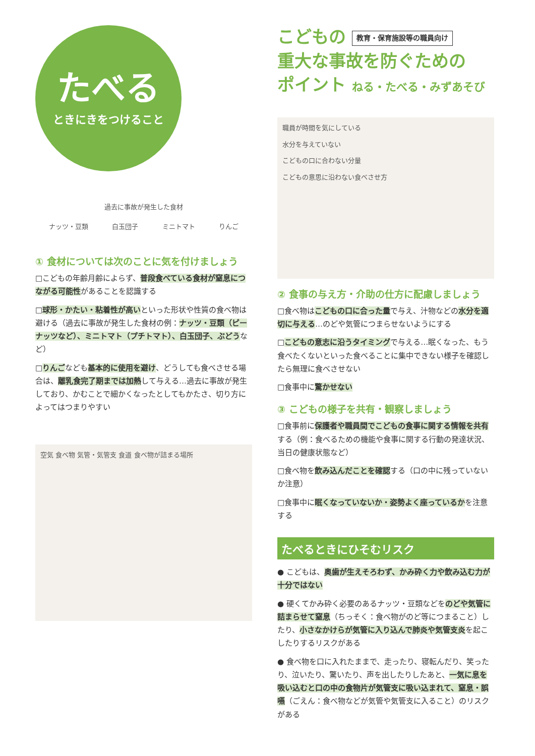たべる
ときにきをつけること
過去に事故が発生した食材
ナッツ・豆類 白玉団子 ミニトマト りんご
① 食材については次のことに気を付けましょう
□こどもの年齢月齢によらず、普段食べている食材が窒息につながる可能性があることを認識する
□球形・かたい・粘着性が高いといった形状や性質の食べ物は避ける（過去に事故が発生した食材の例：ナッツ・豆類（ピーナッツなど）、ミニトマト（プチトマト）、白玉団子、ぶどうなど）
□りんごなども基本的に使用を避け、どうしても食べさせる場合は、離乳食完了期までは加熱して与える…過去に事故が発生しており、かむことで細かくなったとしてもかたさ、切り方によってはつまりやすい
空気 食べ物 気管・気管支 食道 食べ物が詰まる場所
こどもの 教育・保育施設等の職員向け
重大な事故を防ぐための
ポイント ねる・たべる・みずあそび
職員が時間を気にしている
水分を与えていない
こどもの口に合わない分量
こどもの意思に沿わない食べさせ方
② 食事の与え方・介助の仕方に配慮しましょう
□食べ物はこどもの口に合った量で与え、汁物などの水分を適切に与える…のどや気管につまらせないようにする
□こどもの意志に沿うタイミングで与える…眠くなった、もう食べたくないといった食べることに集中できない様子を確認したら無理に食べさせない
□食事中に驚かせない
③ こどもの様子を共有・観察しましょう
□食事前に保護者や職員間でこどもの食事に関する情報を共有する（例：食べるための機能や食事に関する行動の発達状況、当日の健康状態など）
□食べ物を飲み込んだことを確認する（口の中に残っていないか注意）
□食事中に眠くなっていないか・姿勢よく座っているかを注意する
たべるときにひそむリスク
● こどもは、奥歯が生えそろわず、かみ砕く力や飲み込む力が十分ではない
● 硬くてかみ砕く必要のあるナッツ・豆類などをのどや気管に詰まらせて窒息（ちっそく：食べ物がのど等につまること）したり、小さなかけらが気管に入り込んで肺炎や気管支炎を起こしたりするリスクがある
● 食べ物を口に入れたままで、走ったり、寝転んだり、笑ったり、泣いたり、驚いたり、声を出したりしたあと、一気に息を吸い込むと口の中の食物片が気管支に吸い込まれて、窒息・誤嚥（ごえん：食べ物などが気管や気管支に入ること）のリスクがある